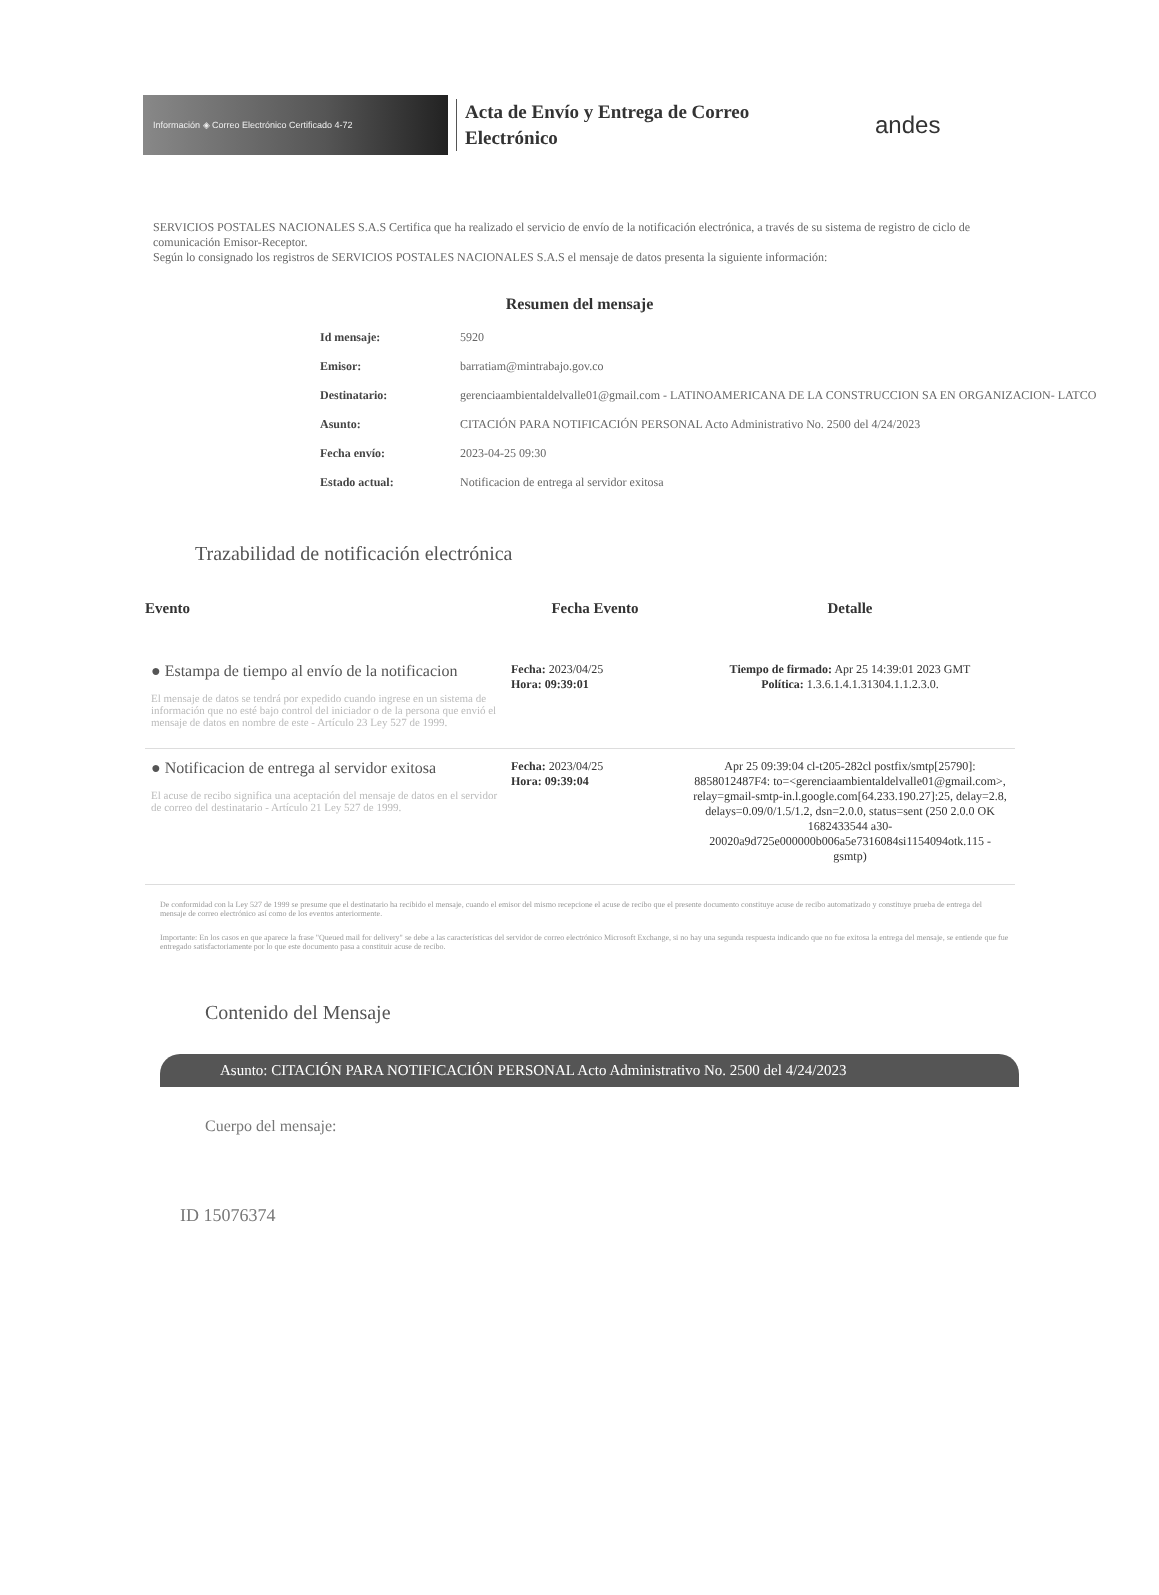Información ◈ Correo Electrónico Certificado 4-72
Acta de Envío y Entrega de Correo Electrónico
andes
SERVICIOS POSTALES NACIONALES S.A.S Certifica que ha realizado el servicio de envío de la notificación electrónica, a través de su sistema de registro de ciclo de comunicación Emisor-Receptor.
Según lo consignado los registros de SERVICIOS POSTALES NACIONALES S.A.S el mensaje de datos presenta la siguiente información:
Resumen del mensaje
| Id mensaje: | 5920 |
| Emisor: | barratiam@mintrabajo.gov.co |
| Destinatario: | gerenciaambientaldelvalle01@gmail.com - LATINOAMERICANA DE LA CONSTRUCCION SA EN ORGANIZACION- LATCO |
| Asunto: | CITACIÓN PARA NOTIFICACIÓN PERSONAL Acto Administrativo No. 2500 del 4/24/2023 |
| Fecha envío: | 2023-04-25 09:30 |
| Estado actual: | Notificacion de entrega al servidor exitosa |
Trazabilidad de notificación electrónica
| Evento | Fecha Evento | Detalle |
| --- | --- | --- |
| ● Estampa de tiempo al envío de la notificacion El mensaje de datos se tendrá por expedido cuando ingrese en un sistema de información que no esté bajo control del iniciador o de la persona que envió el mensaje de datos en nombre de este - Artículo 23 Ley 527 de 1999. | Fecha: 2023/04/25 Hora: 09:39:01 | Tiempo de firmado: Apr 25 14:39:01 2023 GMT Política: 1.3.6.1.4.1.31304.1.1.2.3.0. |
| ● Notificacion de entrega al servidor exitosa El acuse de recibo significa una aceptación del mensaje de datos en el servidor de correo del destinatario - Artículo 21 Ley 527 de 1999. | Fecha: 2023/04/25 Hora: 09:39:04 | Apr 25 09:39:04 cl-t205-282cl postfix/smtp[25790]: 8858012487F4: to=<gerenciaambientaldelvalle01@gmail.com>, relay=gmail-smtp-in.l.google.com[64.233.190.27]:25, delay=2.8, delays=0.09/0/1.5/1.2, dsn=2.0.0, status=sent (250 2.0.0 OK 1682433544 a30-20020a9d725e000000b006a5e7316084si1154094otk.115 - gsmtp) |
De conformidad con la Ley 527 de 1999 se presume que el destinatario ha recibido el mensaje, cuando el emisor del mismo recepcione el acuse de recibo que el presente documento constituye acuse de recibo automatizado y constituye prueba de entrega del mensaje de correo electrónico así como de los eventos anteriormente.
Importante: En los casos en que aparece la frase "Queued mail for delivery" se debe a las características del servidor de correo electrónico Microsoft Exchange, si no hay una segunda respuesta indicando que no fue exitosa la entrega del mensaje, se entiende que fue entregado satisfactoriamente por lo que este documento pasa a constituir acuse de recibo.
Contenido del Mensaje
Asunto: CITACIÓN PARA NOTIFICACIÓN PERSONAL Acto Administrativo No. 2500 del 4/24/2023
Cuerpo del mensaje:
ID 15076374